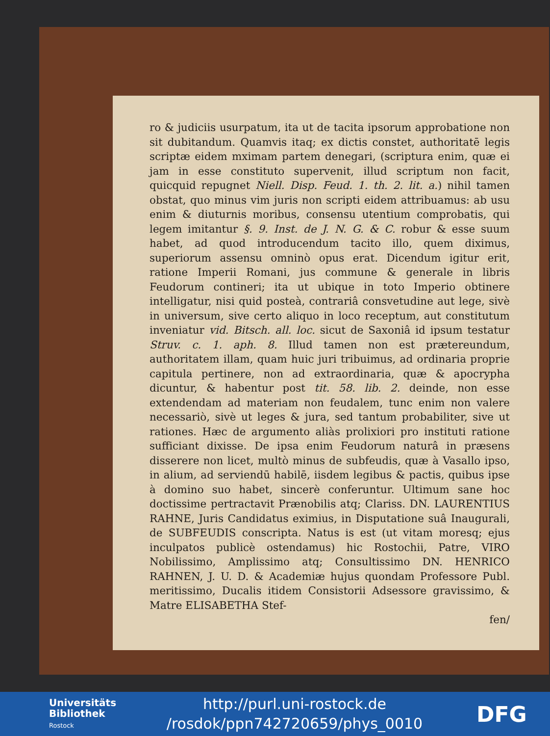ro & judiciis usurpatum, ita ut de tacita ipsorum approbatione non sit dubitandum. Quamvis itaq; ex dictis constet, authoritatē legis scriptæ eidem mximam partem denegari, (scriptura enim, quæ ei jam in esse constituto supervenit, illud scriptum non facit, quicquid repugnet Niell. Disp. Feud. 1. th. 2. lit. a.) nihil tamen obstat, quo minus vim juris non scripti eidem attribuamus: ab usu enim & diuturnis moribus, consensu utentium comprobatis, qui legem imitantur §. 9. Inst. de J. N. G. & C. robur & esse suum habet, ad quod introducendum tacito illo, quem diximus, superiorum assensu omninò opus erat. Dicendum igitur erit, ratione Imperii Romani, jus commune & generale in libris Feudorum contineri; ita ut ubique in toto Imperio obtinere intelligatur, nisi quid posteà, contrariâ consvetudine aut lege, sivè in universum, sive certo aliquo in loco receptum, aut constitutum inveniatur vid. Bitsch. all. loc. sicut de Saxoniâ id ipsum testatur Struv. c. 1. aph. 8. Illud tamen non est prætereundum, authoritatem illam, quam huic juri tribuimus, ad ordinaria proprie capitula pertinere, non ad extraordinaria, quæ & apocrypha dicuntur, & habentur post tit. 58. lib. 2. deinde, non esse extendendam ad materiam non feudalem, tunc enim non valere necessariò, sivè ut leges & jura, sed tantum probabiliter, sive ut rationes. Hæc de argumento aliàs prolixiori pro instituti ratione sufficiant dixisse. De ipsa enim Feudorum naturâ in præsens disserere non licet, multò minus de subfeudis, quæ à Vasallo ipso, in alium, ad serviendū habilē, iisdem legibus & pactis, quibus ipse à domino suo habet, sincerè conferuntur. Ultimum sane hoc doctissime pertractavit Prænobilis atq; Clariss. DN. LAURENTIUS RAHNE, Juris Candidatus eximius, in Disputatione suâ Inaugurali, de SUBFEUDIS conscripta. Natus is est (ut vitam moresq; ejus inculpatos publicè ostendamus) hic Rostochii, Patre, VIRO Nobilissimo, Amplissimo atq; Consultissimo DN. HENRICO RAHNEN, J. U. D. & Academiæ hujus quondam Professore Publ. meritissimo, Ducalis itidem Consistorii Adsessore gravissimo, & Matre ELISABETHA Stef-
fen/
Universitäts Bibliothek Rostock
http://purl.uni-rostock.de
/rosdok/ppn742720659/phys_0010
DFG